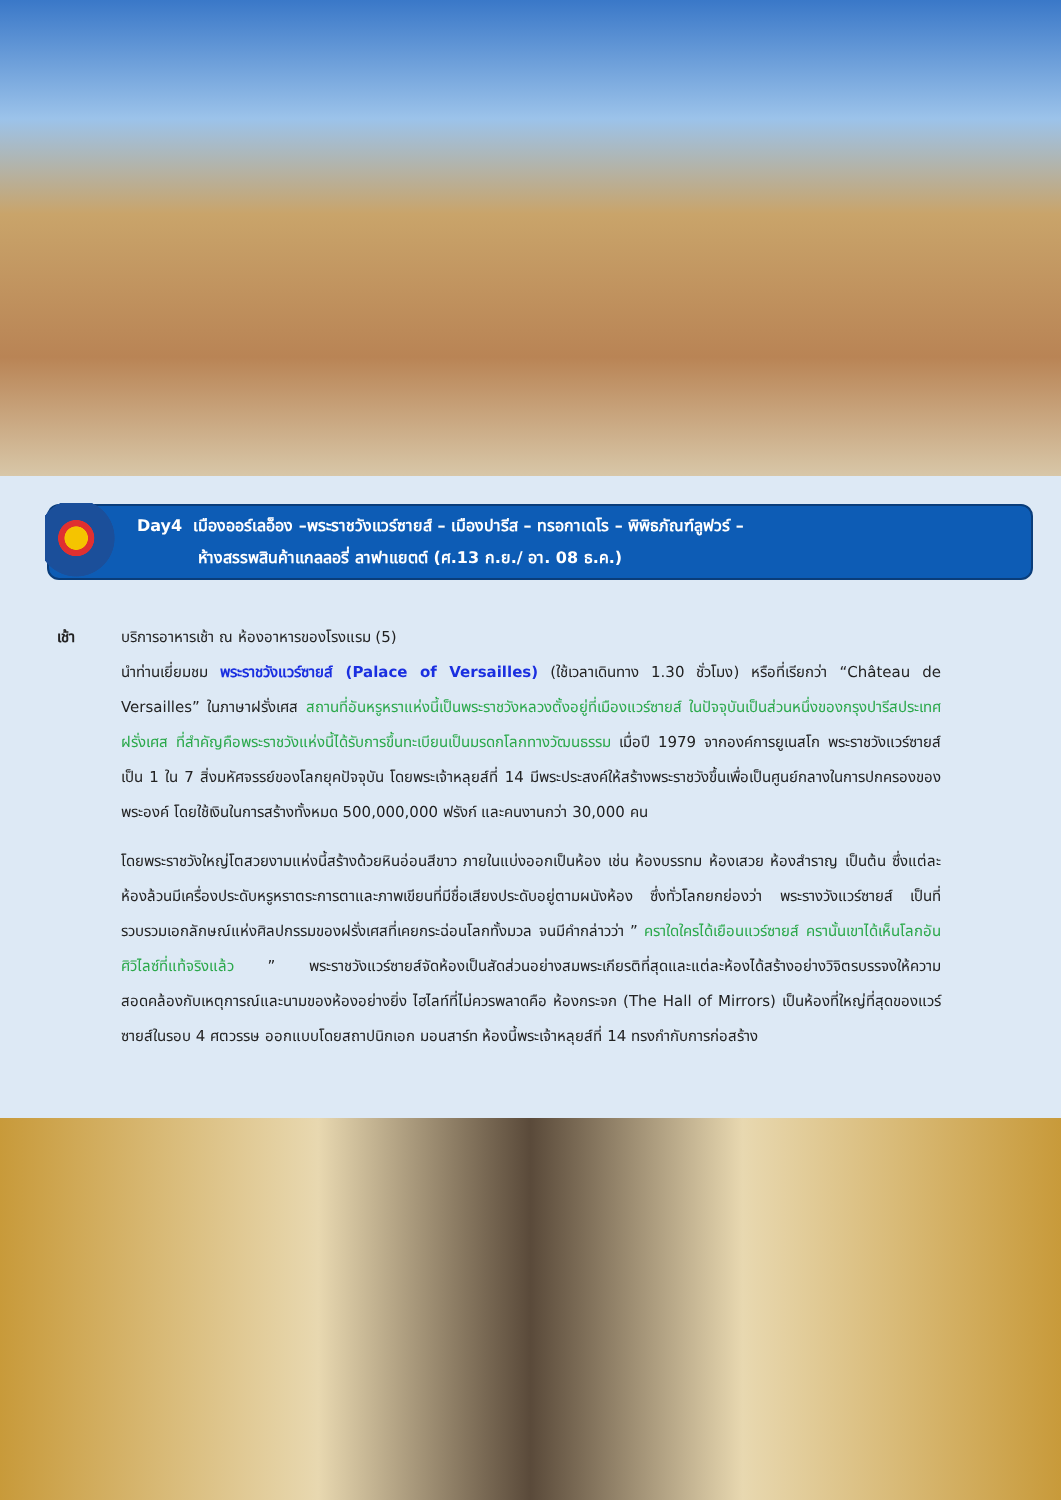Day4 เมืองออร์เลอ็อง –พระราชวังแวร์ซายส์ – เมืองปารีส – ทรอกาเดโร – พิพิธภัณฑ์ลูฟวร์ –
ห้างสรรพสินค้าแกลลอรี่ ลาฟาแยตต์ (ศ.13 ก.ย./ อา. 08 ธ.ค.)
เช้า บริการอาหารเช้า ณ ห้องอาหารของโรงแรม (5)
นำท่านเยี่ยมชม พระราชวังแวร์ซายส์ (Palace of Versailles) (ใช้เวลาเดินทาง 1.30 ชั่วโมง) หรือที่เรียกว่า “Château de Versailles” ในภาษาฝรั่งเศส สถานที่อันหรูหราแห่งนี้เป็นพระราชวังหลวงตั้งอยู่ที่เมืองแวร์ซายส์ ในปัจจุบันเป็นส่วนหนึ่งของกรุงปารีสประเทศฝรั่งเศส ที่สำคัญคือพระราชวังแห่งนี้ได้รับการขึ้นทะเบียนเป็นมรดกโลกทางวัฒนธรรม เมื่อปี 1979 จากองค์การยูเนสโก พระราชวังแวร์ซายส์เป็น 1 ใน 7 สิ่งมหัศจรรย์ของโลกยุคปัจจุบัน โดยพระเจ้าหลุยส์ที่ 14 มีพระประสงค์ให้สร้างพระราชวังขึ้นเพื่อเป็นศูนย์กลางในการปกครองของพระองค์ โดยใช้เงินในการสร้างทั้งหมด 500,000,000 ฟรังก์ และคนงานกว่า 30,000 คน
โดยพระราชวังใหญ่โตสวยงามแห่งนี้สร้างด้วยหินอ่อนสีขาว ภายในแบ่งออกเป็นห้อง เช่น ห้องบรรทม ห้องเสวย ห้องสำราญ เป็นต้น ซึ่งแต่ละห้องล้วนมีเครื่องประดับหรูหราตระการตาและภาพเขียนที่มีชื่อเสียงประดับอยู่ตามผนังห้อง ซึ่งทั่วโลกยกย่องว่า พระรางวังแวร์ซายส์ เป็นที่รวบรวมเอกลักษณ์แห่งศิลปกรรมของฝรั่งเศสที่เคยกระฉ่อนโลกทั้งมวล จนมีคำกล่าวว่า ” คราใดใครได้เยือนแวร์ซายส์ ครานั้นเขาได้เห็นโลกอันศิวิไลซ์ที่แท้จริงแล้ว ” พระราชวังแวร์ซายส์จัดห้องเป็นสัดส่วนอย่างสมพระเกียรติที่สุดและแต่ละห้องได้สร้างอย่างวิจิตรบรรจงให้ความสอดคล้องกับเหตุการณ์และนามของห้องอย่างยิ่ง ไฮไลท์ที่ไม่ควรพลาดคือ ห้องกระจก (The Hall of Mirrors) เป็นห้องที่ใหญ่ที่สุดของแวร์ซายส์ในรอบ 4 ศตวรรษ ออกแบบโดยสถาปนิกเอก มอนสาร์ท ห้องนี้พระเจ้าหลุยส์ที่ 14 ทรงกำกับการก่อสร้าง